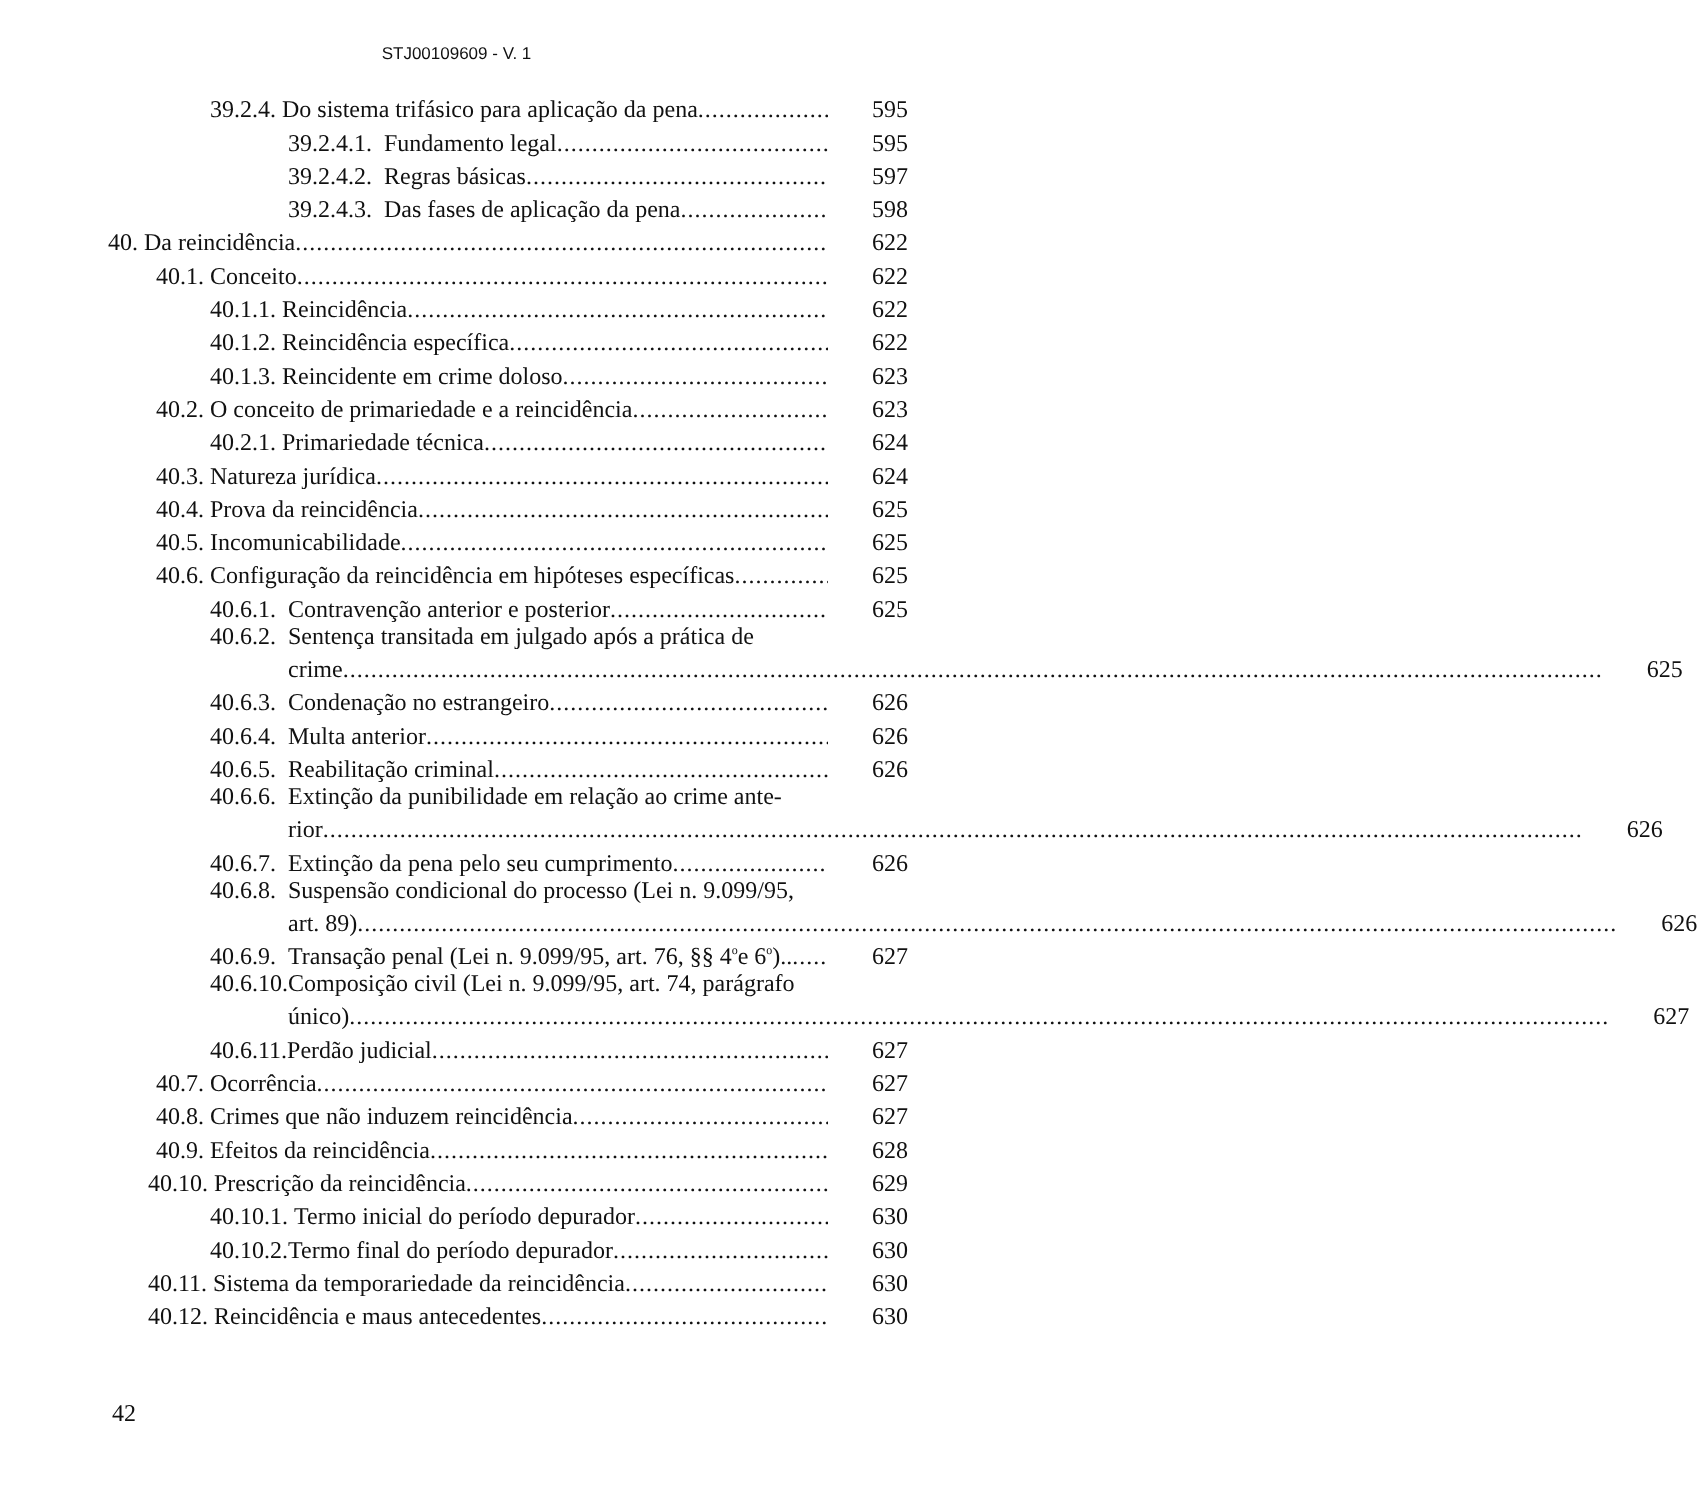STJ00109609 - V. 1
39.2.4. Do sistema trifásico para aplicação da pena 595
39.2.4.1. Fundamento legal 595
39.2.4.2. Regras básicas 597
39.2.4.3. Das fases de aplicação da pena 598
40. Da reincidência 622
40.1. Conceito 622
40.1.1. Reincidência 622
40.1.2. Reincidência específica 622
40.1.3. Reincidente em crime doloso 623
40.2. O conceito de primariedade e a reincidência 623
40.2.1. Primariedade técnica 624
40.3. Natureza jurídica 624
40.4. Prova da reincidência 625
40.5. Incomunicabilidade 625
40.6. Configuração da reincidência em hipóteses específicas 625
40.6.1. Contravenção anterior e posterior 625
40.6.2. Sentença transitada em julgado após a prática de
crime 625
40.6.3. Condenação no estrangeiro 626
40.6.4. Multa anterior 626
40.6.5. Reabilitação criminal 626
40.6.6. Extinção da punibilidade em relação ao crime ante-
rior 626
40.6.7. Extinção da pena pelo seu cumprimento 626
40.6.8. Suspensão condicional do processo (Lei n. 9.099/95,
art. 89) 626
40.6.9. Transação penal (Lei n. 9.099/95, art. 76, §§ 4<sup>o</sup> e 6<sup>o</sup>).. 627
40.6.10. Composição civil (Lei n. 9.099/95, art. 74, parágrafo
único) 627
40.6.11. Perdão judicial 627
40.7. Ocorrência 627
40.8. Crimes que não induzem reincidência 627
40.9. Efeitos da reincidência 628
40.10. Prescrição da reincidência 629
40.10.1. Termo inicial do período depurador 630
40.10.2. Termo final do período depurador 630
40.11. Sistema da temporariedade da reincidência 630
40.12. Reincidência e maus antecedentes 630
42